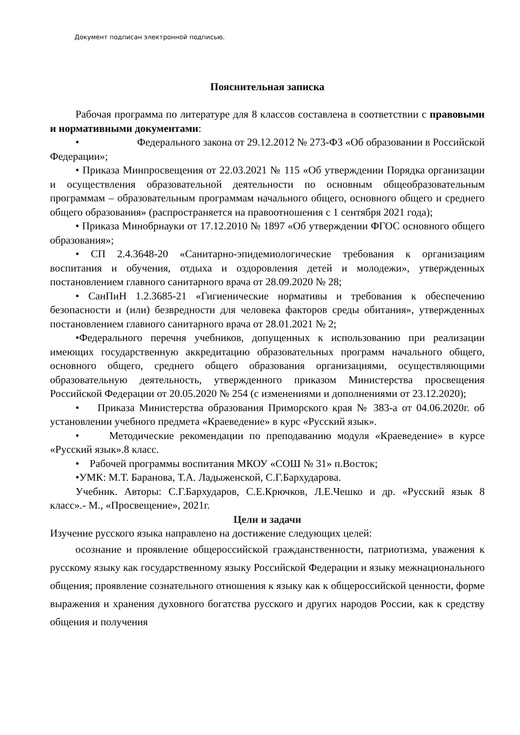Документ подписан электронной подписью.
Пояснительная записка
Рабочая программа по литературе для 8 классов составлена в соответствии с правовыми и нормативными документами:
• Федерального закона от 29.12.2012 № 273-ФЗ «Об образовании в Российской Федерации»;
• Приказа Минпросвещения от 22.03.2021 № 115 «Об утверждении Порядка организации и осуществления образовательной деятельности по основным общеобразовательным программам – образовательным программам начального общего, основного общего и среднего общего образования» (распространяется на правоотношения с 1 сентября 2021 года);
• Приказа Минобрнауки от 17.12.2010 № 1897 «Об утверждении ФГОС основного общего образования»;
• СП 2.4.3648-20 «Санитарно-эпидемиологические требования к организациям воспитания и обучения, отдыха и оздоровления детей и молодежи», утвержденных постановлением главного санитарного врача от 28.09.2020 № 28;
• СанПиН 1.2.3685-21 «Гигиенические нормативы и требования к обеспечению безопасности и (или) безвредности для человека факторов среды обитания», утвержденных постановлением главного санитарного врача от 28.01.2021 № 2;
•Федерального перечня учебников, допущенных к использованию при реализации имеющих государственную аккредитацию образовательных программ начального общего, основного общего, среднего общего образования организациями, осуществляющими образовательную деятельность, утвержденного приказом Министерства просвещения Российской Федерации от 20.05.2020 № 254 (с изменениями и дополнениями от 23.12.2020);
• Приказа Министерства образования Приморского края № 383-а от 04.06.2020г. об установлении учебного предмета «Краеведение» в курс «Русский язык».
• Методические рекомендации по преподаванию модуля «Краеведение» в курсе «Русский язык».8 класс.
• Рабочей программы воспитания МКОУ «СОШ № 31» п.Восток;
•УМК: М.Т. Баранова, Т.А. Ладыженской, С.Г.Бархударова.
Учебник. Авторы: С.Г.Бархударов, С.Е.Крючков, Л.Е.Чешко и др. «Русский язык 8 класс».- М., «Просвещение», 2021г.
Цели и задачи
Изучение русского языка направлено на достижение следующих целей:
осознание и проявление общероссийской гражданственности, патриотизма, уважения к русскому языку как государственному языку Российской Федерации и языку межнационального общения; проявление сознательного отношения к языку как к общероссийской ценности, форме выражения и хранения духовного богатства русского и других народов России, как к средству общения и получения